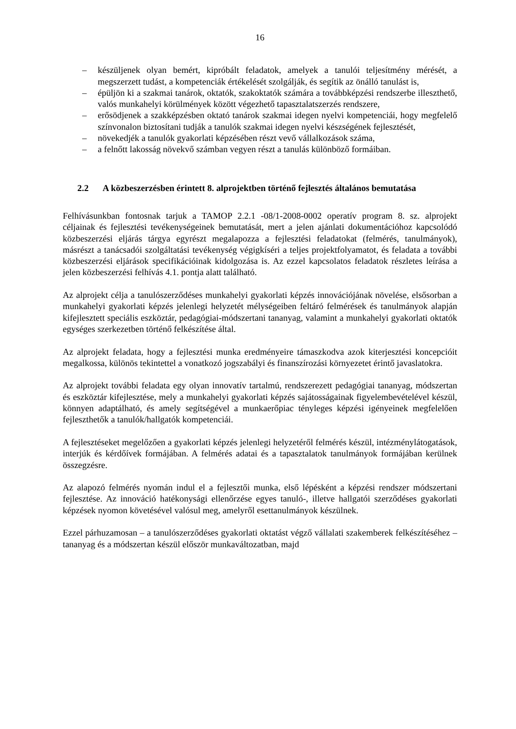16
– készüljenek olyan bemért, kipróbált feladatok, amelyek a tanulói teljesítmény mérését, a megszerzett tudást, a kompetenciák értékelését szolgálják, és segítik az önálló tanulást is,
– épüljön ki a szakmai tanárok, oktatók, szakoktatók számára a továbbképzési rendszerbe illeszthető, valós munkahelyi körülmények között végezhető tapasztalatszerzés rendszere,
– erősödjenek a szakképzésben oktató tanárok szakmai idegen nyelvi kompetenciái, hogy megfelelő színvonalon biztosítani tudják a tanulók szakmai idegen nyelvi készségének fejlesztését,
– növekedjék a tanulók gyakorlati képzésében részt vevő vállalkozások száma,
– a felnőtt lakosság növekvő számban vegyen részt a tanulás különböző formáiban.
2.2 A közbeszerzésben érintett 8. alprojektben történő fejlesztés általános bemutatása
Felhívásunkban fontosnak tarjuk a TAMOP 2.2.1 -08/1-2008-0002 operatív program 8. sz. alprojekt céljainak és fejlesztési tevékenységeinek bemutatását, mert a jelen ajánlati dokumentációhoz kapcsolódó közbeszerzési eljárás tárgya egyrészt megalapozza a fejlesztési feladatokat (felmérés, tanulmányok), másrészt a tanácsadói szolgáltatási tevékenység végigkíséri a teljes projektfolyamatot, és feladata a további közbeszerzési eljárások specifikációinak kidolgozása is. Az ezzel kapcsolatos feladatok részletes leírása a jelen közbeszerzési felhívás 4.1. pontja alatt található.
Az alprojekt célja a tanulószerződéses munkahelyi gyakorlati képzés innovációjának növelése, elsősorban a munkahelyi gyakorlati képzés jelenlegi helyzetét mélységeiben feltáró felmérések és tanulmányok alapján kifejlesztett speciális eszköztár, pedagógiai-módszertani tananyag, valamint a munkahelyi gyakorlati oktatók egységes szerkezetben történő felkészítése által.
Az alprojekt feladata, hogy a fejlesztési munka eredményeire támaszkodva azok kiterjesztési koncepcióit megalkossa, különös tekintettel a vonatkozó jogszabályi és finanszírozási környezetet érintő javaslatokra.
Az alprojekt további feladata egy olyan innovatív tartalmú, rendszerezett pedagógiai tananyag, módszertan és eszköztár kifejlesztése, mely a munkahelyi gyakorlati képzés sajátosságainak figyelembevételével készül, könnyen adaptálható, és amely segítségével a munkaerőpiac tényleges képzési igényeinek megfelelően fejleszthetők a tanulók/hallgatók kompetenciái.
A fejlesztéseket megelőzően a gyakorlati képzés jelenlegi helyzetéről felmérés készül, intézménylátogatások, interjúk és kérdőívek formájában. A felmérés adatai és a tapasztalatok tanulmányok formájában kerülnek összegzésre.
Az alapozó felmérés nyomán indul el a fejlesztői munka, első lépésként a képzési rendszer módszertani fejlesztése. Az innováció hatékonysági ellenőrzése egyes tanuló-, illetve hallgatói szerződéses gyakorlati képzések nyomon követésével valósul meg, amelyről esettanulmányok készülnek.
Ezzel párhuzamosan – a tanulószerződéses gyakorlati oktatást végző vállalati szakemberek felkészítéséhez – tananyag és a módszertan készül először munkaváltozatban, majd